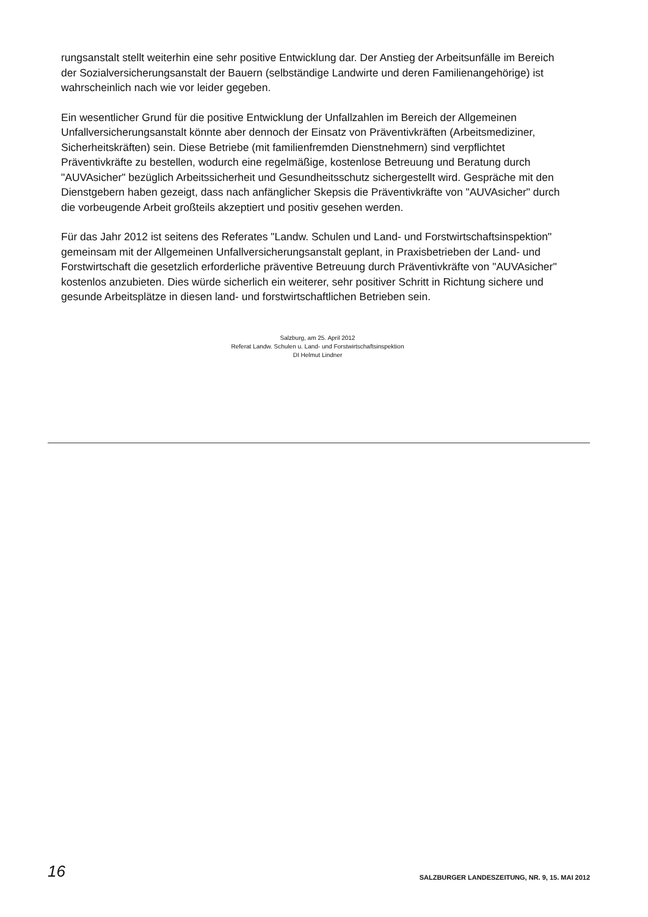rungsanstalt stellt weiterhin eine sehr positive Entwicklung dar. Der Anstieg der Arbeitsunfälle im Bereich der Sozialversicherungsanstalt der Bauern (selbständige Landwirte und deren Familienangehörige) ist wahrscheinlich nach wie vor leider gegeben.
Ein wesentlicher Grund für die positive Entwicklung der Unfallzahlen im Bereich der Allgemeinen Unfallversicherungsanstalt könnte aber dennoch der Einsatz von Präventivkräften (Arbeitsmediziner, Sicherheitskräften) sein. Diese Betriebe (mit familienfremden Dienstnehmern) sind verpflichtet Präventivkräfte zu bestellen, wodurch eine regelmäßige, kostenlose Betreuung und Beratung durch "AUVAsicher" bezüglich Arbeitssicherheit und Gesundheitsschutz sichergestellt wird. Gespräche mit den Dienstgebern haben gezeigt, dass nach anfänglicher Skepsis die Präventivkräfte von "AUVAsicher" durch die vorbeugende Arbeit großteils akzeptiert und positiv gesehen werden.
Für das Jahr 2012 ist seitens des Referates "Landw. Schulen und Land- und Forstwirtschaftsinspektion" gemeinsam mit der Allgemeinen Unfallversicherungsanstalt geplant, in Praxisbetrieben der Land- und Forstwirtschaft die gesetzlich erforderliche präventive Betreuung durch Präventivkräfte von "AUVAsicher" kostenlos anzubieten. Dies würde sicherlich ein weiterer, sehr positiver Schritt in Richtung sichere und gesunde Arbeitsplätze in diesen land- und forstwirtschaftlichen Betrieben sein.
Salzburg, am 25. April 2012
Referat Landw. Schulen u. Land- und Forstwirtschaftsinspektion
DI Helmut Lindner
16 SALZBURGER LANDESZEITUNG, NR. 9, 15. MAI 2012